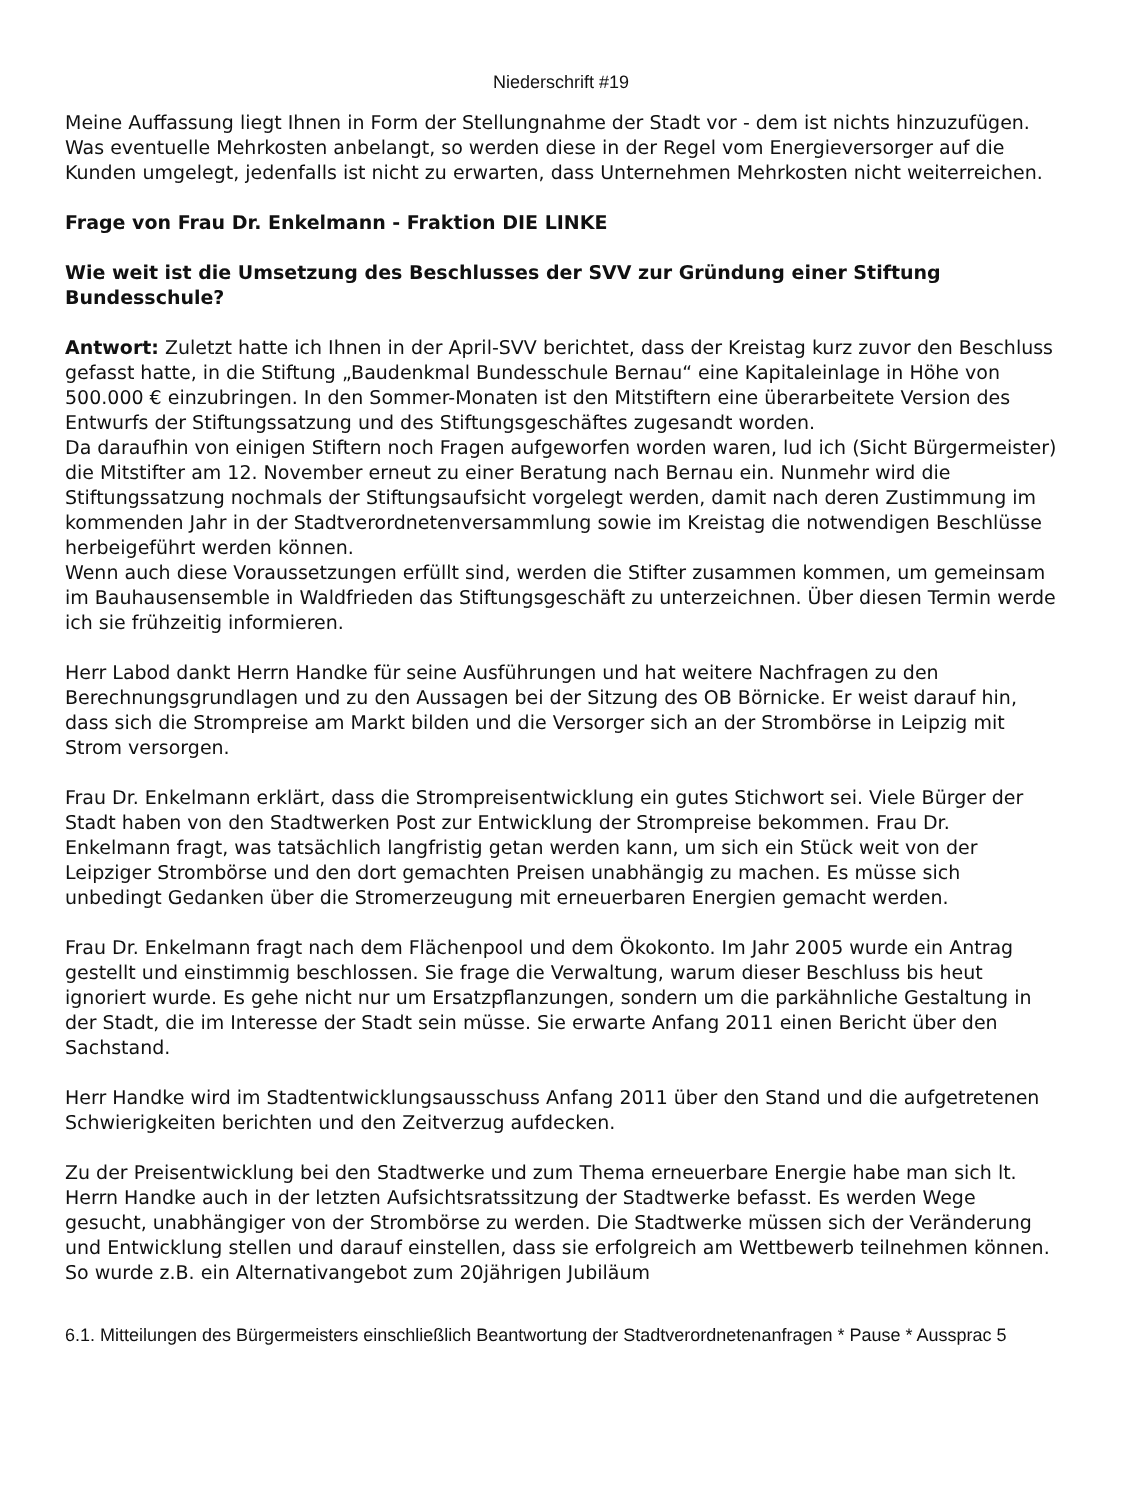Niederschrift #19
Meine Auffassung liegt Ihnen in Form der Stellungnahme der Stadt vor - dem ist nichts hinzuzufügen.
Was eventuelle Mehrkosten anbelangt, so werden diese in der Regel vom Energieversorger auf die Kunden umgelegt, jedenfalls ist nicht zu erwarten, dass Unternehmen Mehrkosten nicht weiterreichen.
Frage von Frau Dr. Enkelmann - Fraktion DIE LINKE
Wie weit ist die Umsetzung des Beschlusses der SVV zur Gründung einer Stiftung Bundesschule?
Antwort: Zuletzt hatte ich Ihnen in der April-SVV berichtet, dass der Kreistag kurz zuvor den Beschluss gefasst hatte, in die Stiftung „Baudenkmal Bundesschule Bernau“ eine Kapitaleinlage in Höhe von 500.000 € einzubringen. In den Sommer-Monaten ist den Mitstiftern eine überarbeitete Version des Entwurfs der Stiftungssatzung und des Stiftungsgeschäftes zugesandt worden.
Da daraufhin von einigen Stiftern noch Fragen aufgeworfen worden waren, lud ich (Sicht Bürgermeister) die Mitstifter am 12. November erneut zu einer Beratung nach Bernau ein. Nunmehr wird die Stiftungssatzung nochmals der Stiftungsaufsicht vorgelegt werden, damit nach deren Zustimmung im kommenden Jahr in der Stadtverordnetenversammlung sowie im Kreistag die notwendigen Beschlüsse herbeigeführt werden können.
Wenn auch diese Voraussetzungen erfüllt sind, werden die Stifter zusammen kommen, um gemeinsam im Bauhausensemble in Waldfrieden das Stiftungsgeschäft zu unterzeichnen. Über diesen Termin werde ich sie frühzeitig informieren.
Herr Labod dankt Herrn Handke für seine Ausführungen und hat weitere Nachfragen zu den Berechnungsgrundlagen und zu den Aussagen bei der Sitzung des OB Börnicke. Er weist darauf hin, dass sich die Strompreise am Markt bilden und die Versorger sich an der Strombörse in Leipzig mit Strom versorgen.
Frau Dr. Enkelmann erklärt, dass die Strompreisentwicklung ein gutes Stichwort sei. Viele Bürger der Stadt haben von den Stadtwerken Post zur Entwicklung der Strompreise bekommen. Frau Dr. Enkelmann fragt, was tatsächlich langfristig getan werden kann, um sich ein Stück weit von der Leipziger Strombörse und den dort gemachten Preisen unabhängig zu machen. Es müsse sich unbedingt Gedanken über die Stromerzeugung mit erneuerbaren Energien gemacht werden.
Frau Dr. Enkelmann fragt nach dem Flächenpool und dem Ökokonto. Im Jahr 2005 wurde ein Antrag gestellt und einstimmig beschlossen. Sie frage die Verwaltung, warum dieser Beschluss bis heut ignoriert wurde. Es gehe nicht nur um Ersatzpflanzungen, sondern um die parkähnliche Gestaltung in der Stadt, die im Interesse der Stadt sein müsse. Sie erwarte Anfang 2011 einen Bericht über den Sachstand.
Herr Handke wird im Stadtentwicklungsausschuss Anfang 2011 über den Stand und die aufgetretenen Schwierigkeiten berichten und den Zeitverzug aufdecken.
Zu der Preisentwicklung bei den Stadtwerke und zum Thema erneuerbare Energie habe man sich lt. Herrn Handke auch in der letzten Aufsichtsratssitzung der Stadtwerke befasst. Es werden Wege gesucht, unabhängiger von der Strombörse zu werden. Die Stadtwerke müssen sich der Veränderung und Entwicklung stellen und darauf einstellen, dass sie erfolgreich am Wettbewerb teilnehmen können. So wurde z.B. ein Alternativangebot zum 20jährigen Jubiläum
6.1. Mitteilungen des Bürgermeisters einschließlich Beantwortung der Stadtverordnetenanfragen * Pause * Aussprac 5